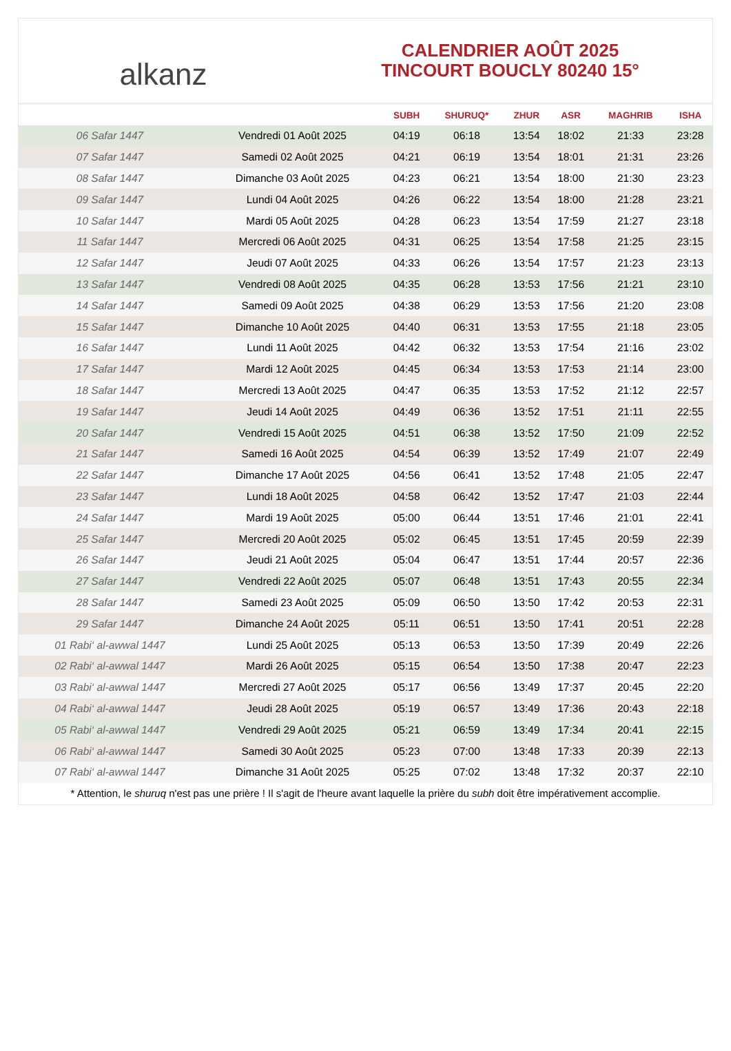alkanz
CALENDRIER AOÛT 2025
TINCOURT BOUCLY 80240 15°
| | | SUBH | SHURUQ* | ZHUR | ASR | MAGHRIB | ISHA |
| --- | --- | --- | --- | --- | --- | --- | --- |
| 06 Safar 1447 | Vendredi 01 Août 2025 | 04:19 | 06:18 | 13:54 | 18:02 | 21:33 | 23:28 |
| 07 Safar 1447 | Samedi 02 Août 2025 | 04:21 | 06:19 | 13:54 | 18:01 | 21:31 | 23:26 |
| 08 Safar 1447 | Dimanche 03 Août 2025 | 04:23 | 06:21 | 13:54 | 18:00 | 21:30 | 23:23 |
| 09 Safar 1447 | Lundi 04 Août 2025 | 04:26 | 06:22 | 13:54 | 18:00 | 21:28 | 23:21 |
| 10 Safar 1447 | Mardi 05 Août 2025 | 04:28 | 06:23 | 13:54 | 17:59 | 21:27 | 23:18 |
| 11 Safar 1447 | Mercredi 06 Août 2025 | 04:31 | 06:25 | 13:54 | 17:58 | 21:25 | 23:15 |
| 12 Safar 1447 | Jeudi 07 Août 2025 | 04:33 | 06:26 | 13:54 | 17:57 | 21:23 | 23:13 |
| 13 Safar 1447 | Vendredi 08 Août 2025 | 04:35 | 06:28 | 13:53 | 17:56 | 21:21 | 23:10 |
| 14 Safar 1447 | Samedi 09 Août 2025 | 04:38 | 06:29 | 13:53 | 17:56 | 21:20 | 23:08 |
| 15 Safar 1447 | Dimanche 10 Août 2025 | 04:40 | 06:31 | 13:53 | 17:55 | 21:18 | 23:05 |
| 16 Safar 1447 | Lundi 11 Août 2025 | 04:42 | 06:32 | 13:53 | 17:54 | 21:16 | 23:02 |
| 17 Safar 1447 | Mardi 12 Août 2025 | 04:45 | 06:34 | 13:53 | 17:53 | 21:14 | 23:00 |
| 18 Safar 1447 | Mercredi 13 Août 2025 | 04:47 | 06:35 | 13:53 | 17:52 | 21:12 | 22:57 |
| 19 Safar 1447 | Jeudi 14 Août 2025 | 04:49 | 06:36 | 13:52 | 17:51 | 21:11 | 22:55 |
| 20 Safar 1447 | Vendredi 15 Août 2025 | 04:51 | 06:38 | 13:52 | 17:50 | 21:09 | 22:52 |
| 21 Safar 1447 | Samedi 16 Août 2025 | 04:54 | 06:39 | 13:52 | 17:49 | 21:07 | 22:49 |
| 22 Safar 1447 | Dimanche 17 Août 2025 | 04:56 | 06:41 | 13:52 | 17:48 | 21:05 | 22:47 |
| 23 Safar 1447 | Lundi 18 Août 2025 | 04:58 | 06:42 | 13:52 | 17:47 | 21:03 | 22:44 |
| 24 Safar 1447 | Mardi 19 Août 2025 | 05:00 | 06:44 | 13:51 | 17:46 | 21:01 | 22:41 |
| 25 Safar 1447 | Mercredi 20 Août 2025 | 05:02 | 06:45 | 13:51 | 17:45 | 20:59 | 22:39 |
| 26 Safar 1447 | Jeudi 21 Août 2025 | 05:04 | 06:47 | 13:51 | 17:44 | 20:57 | 22:36 |
| 27 Safar 1447 | Vendredi 22 Août 2025 | 05:07 | 06:48 | 13:51 | 17:43 | 20:55 | 22:34 |
| 28 Safar 1447 | Samedi 23 Août 2025 | 05:09 | 06:50 | 13:50 | 17:42 | 20:53 | 22:31 |
| 29 Safar 1447 | Dimanche 24 Août 2025 | 05:11 | 06:51 | 13:50 | 17:41 | 20:51 | 22:28 |
| 01 Rabi‘ al-awwal 1447 | Lundi 25 Août 2025 | 05:13 | 06:53 | 13:50 | 17:39 | 20:49 | 22:26 |
| 02 Rabi‘ al-awwal 1447 | Mardi 26 Août 2025 | 05:15 | 06:54 | 13:50 | 17:38 | 20:47 | 22:23 |
| 03 Rabi‘ al-awwal 1447 | Mercredi 27 Août 2025 | 05:17 | 06:56 | 13:49 | 17:37 | 20:45 | 22:20 |
| 04 Rabi‘ al-awwal 1447 | Jeudi 28 Août 2025 | 05:19 | 06:57 | 13:49 | 17:36 | 20:43 | 22:18 |
| 05 Rabi‘ al-awwal 1447 | Vendredi 29 Août 2025 | 05:21 | 06:59 | 13:49 | 17:34 | 20:41 | 22:15 |
| 06 Rabi‘ al-awwal 1447 | Samedi 30 Août 2025 | 05:23 | 07:00 | 13:48 | 17:33 | 20:39 | 22:13 |
| 07 Rabi‘ al-awwal 1447 | Dimanche 31 Août 2025 | 05:25 | 07:02 | 13:48 | 17:32 | 20:37 | 22:10 |
* Attention, le shuruq n'est pas une prière ! Il s'agit de l'heure avant laquelle la prière du subh doit être impérativement accomplie.